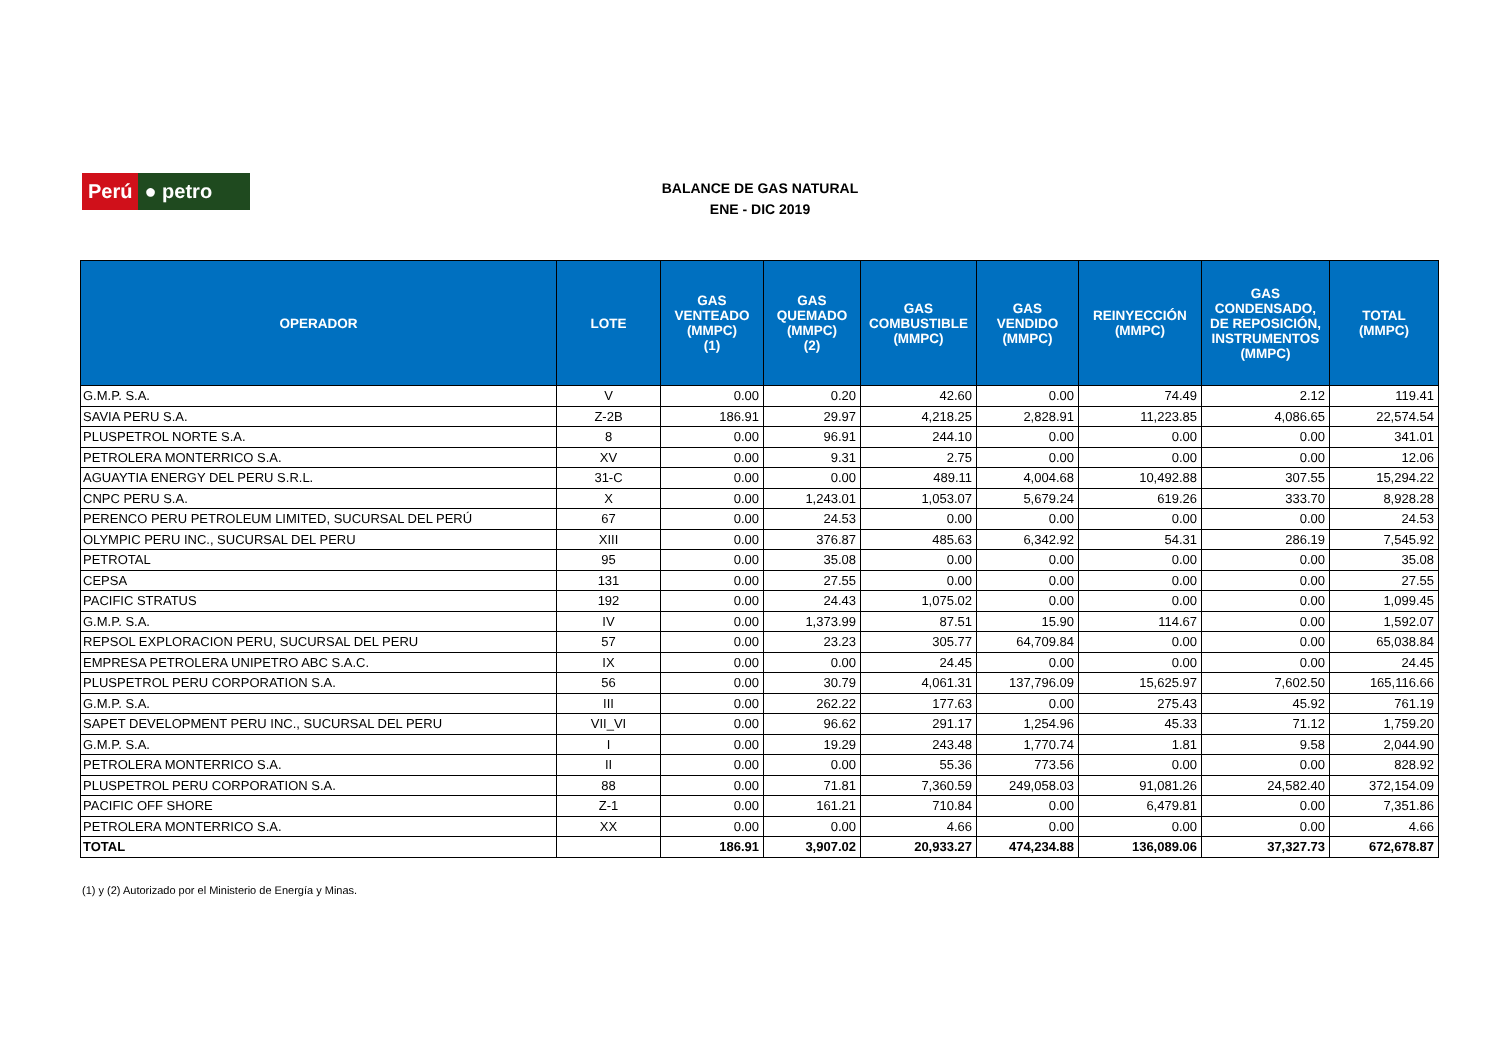Perú ● petro
BALANCE DE GAS NATURAL
ENE - DIC 2019
| OPERADOR | LOTE | GAS VENTEADO (MMPC) (1) | GAS QUEMADO (MMPC) (2) | GAS COMBUSTIBLE (MMPC) | GAS VENDIDO (MMPC) | REINYECCIÓN (MMPC) | GAS CONDENSADO, DE REPOSICIÓN, INSTRUMENTOS (MMPC) | TOTAL (MMPC) |
| --- | --- | --- | --- | --- | --- | --- | --- | --- |
| G.M.P. S.A. | V | 0.00 | 0.20 | 42.60 | 0.00 | 74.49 | 2.12 | 119.41 |
| SAVIA PERU S.A. | Z-2B | 186.91 | 29.97 | 4,218.25 | 2,828.91 | 11,223.85 | 4,086.65 | 22,574.54 |
| PLUSPETROL NORTE S.A. | 8 | 0.00 | 96.91 | 244.10 | 0.00 | 0.00 | 0.00 | 341.01 |
| PETROLERA MONTERRICO S.A. | XV | 0.00 | 9.31 | 2.75 | 0.00 | 0.00 | 0.00 | 12.06 |
| AGUAYTIA ENERGY DEL PERU S.R.L. | 31-C | 0.00 | 0.00 | 489.11 | 4,004.68 | 10,492.88 | 307.55 | 15,294.22 |
| CNPC PERU S.A. | X | 0.00 | 1,243.01 | 1,053.07 | 5,679.24 | 619.26 | 333.70 | 8,928.28 |
| PERENCO PERU PETROLEUM LIMITED, SUCURSAL DEL PERÚ | 67 | 0.00 | 24.53 | 0.00 | 0.00 | 0.00 | 0.00 | 24.53 |
| OLYMPIC PERU INC., SUCURSAL DEL PERU | XIII | 0.00 | 376.87 | 485.63 | 6,342.92 | 54.31 | 286.19 | 7,545.92 |
| PETROTAL | 95 | 0.00 | 35.08 | 0.00 | 0.00 | 0.00 | 0.00 | 35.08 |
| CEPSA | 131 | 0.00 | 27.55 | 0.00 | 0.00 | 0.00 | 0.00 | 27.55 |
| PACIFIC STRATUS | 192 | 0.00 | 24.43 | 1,075.02 | 0.00 | 0.00 | 0.00 | 1,099.45 |
| G.M.P. S.A. | IV | 0.00 | 1,373.99 | 87.51 | 15.90 | 114.67 | 0.00 | 1,592.07 |
| REPSOL EXPLORACION PERU, SUCURSAL DEL PERU | 57 | 0.00 | 23.23 | 305.77 | 64,709.84 | 0.00 | 0.00 | 65,038.84 |
| EMPRESA PETROLERA UNIPETRO ABC S.A.C. | IX | 0.00 | 0.00 | 24.45 | 0.00 | 0.00 | 0.00 | 24.45 |
| PLUSPETROL PERU CORPORATION S.A. | 56 | 0.00 | 30.79 | 4,061.31 | 137,796.09 | 15,625.97 | 7,602.50 | 165,116.66 |
| G.M.P. S.A. | III | 0.00 | 262.22 | 177.63 | 0.00 | 275.43 | 45.92 | 761.19 |
| SAPET DEVELOPMENT PERU INC., SUCURSAL DEL PERU | VII_VI | 0.00 | 96.62 | 291.17 | 1,254.96 | 45.33 | 71.12 | 1,759.20 |
| G.M.P. S.A. | I | 0.00 | 19.29 | 243.48 | 1,770.74 | 1.81 | 9.58 | 2,044.90 |
| PETROLERA MONTERRICO S.A. | II | 0.00 | 0.00 | 55.36 | 773.56 | 0.00 | 0.00 | 828.92 |
| PLUSPETROL PERU CORPORATION S.A. | 88 | 0.00 | 71.81 | 7,360.59 | 249,058.03 | 91,081.26 | 24,582.40 | 372,154.09 |
| PACIFIC OFF SHORE | Z-1 | 0.00 | 161.21 | 710.84 | 0.00 | 6,479.81 | 0.00 | 7,351.86 |
| PETROLERA MONTERRICO S.A. | XX | 0.00 | 0.00 | 4.66 | 0.00 | 0.00 | 0.00 | 4.66 |
| TOTAL | | 186.91 | 3,907.02 | 20,933.27 | 474,234.88 | 136,089.06 | 37,327.73 | 672,678.87 |
(1) y (2) Autorizado por el Ministerio de Energía y Minas.